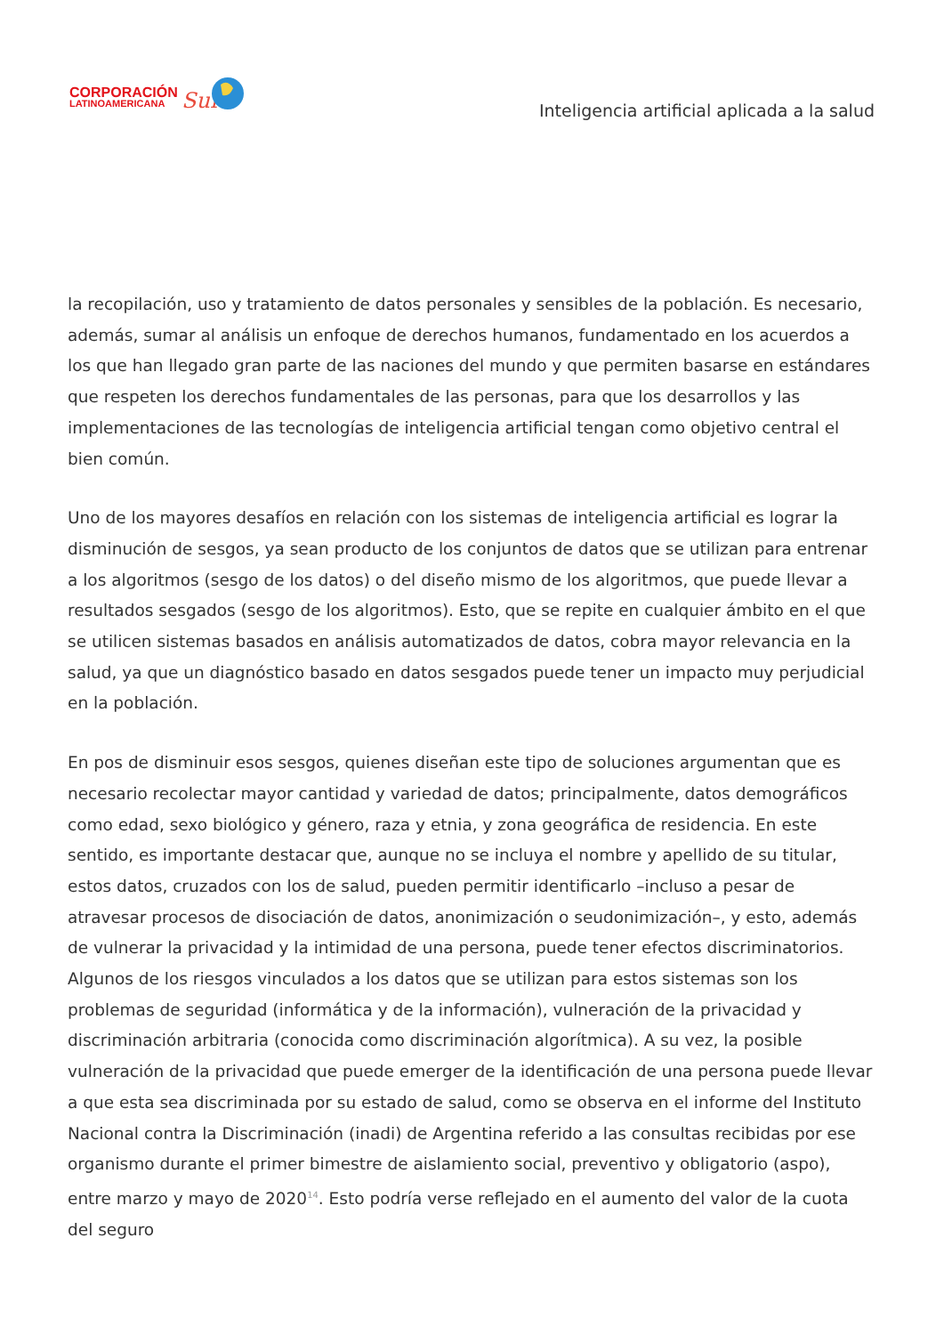CORPORACIÓN
LATINOAMERICANA
Sur
Inteligencia artificial aplicada a la salud
la recopilación, uso y tratamiento de datos personales y sensibles de la población. Es necesario, además, sumar al análisis un enfoque de derechos humanos, fundamentado en los acuerdos a los que han llegado gran parte de las naciones del mundo y que permiten basarse en estándares que respeten los derechos fundamentales de las personas, para que los desarrollos y las implementaciones de las tecnologías de inteligencia artificial tengan como objetivo central el bien común.
Uno de los mayores desafíos en relación con los sistemas de inteligencia artificial es lograr la disminución de sesgos, ya sean producto de los conjuntos de datos que se utilizan para entrenar a los algoritmos (sesgo de los datos) o del diseño mismo de los algoritmos, que puede llevar a resultados sesgados (sesgo de los algoritmos). Esto, que se repite en cualquier ámbito en el que se utilicen sistemas basados en análisis automatizados de datos, cobra mayor relevancia en la salud, ya que un diagnóstico basado en datos sesgados puede tener un impacto muy perjudicial en la población.
En pos de disminuir esos sesgos, quienes diseñan este tipo de soluciones argumentan que es necesario recolectar mayor cantidad y variedad de datos; principalmente, datos demográficos como edad, sexo biológico y género, raza y etnia, y zona geográfica de residencia. En este sentido, es importante destacar que, aunque no se incluya el nombre y apellido de su titular, estos datos, cruzados con los de salud, pueden permitir identificarlo –incluso a pesar de atravesar procesos de disociación de datos, anonimización o seudonimización–, y esto, además de vulnerar la privacidad y la intimidad de una persona, puede tener efectos discriminatorios. Algunos de los riesgos vinculados a los datos que se utilizan para estos sistemas son los problemas de seguridad (informática y de la información), vulneración de la privacidad y discriminación arbitraria (conocida como discriminación algorítmica). A su vez, la posible vulneración de la privacidad que puede emerger de la identificación de una persona puede llevar a que esta sea discriminada por su estado de salud, como se observa en el informe del Instituto Nacional contra la Discriminación (inadi) de Argentina referido a las consultas recibidas por ese organismo durante el primer bimestre de aislamiento social, preventivo y obligatorio (aspo), entre marzo y mayo de 2020<sup>14</sup>. Esto podría verse reflejado en el aumento del valor de la cuota del seguro